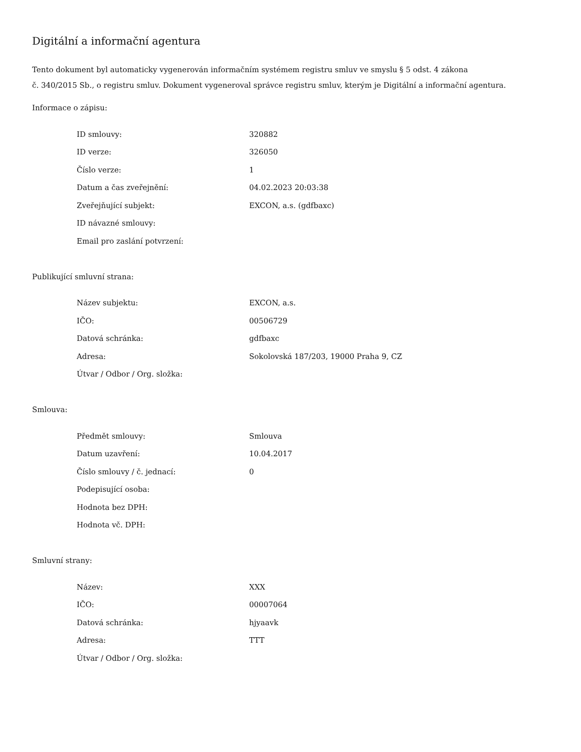Digitální a informační agentura
Tento dokument byl automaticky vygenerován informačním systémem registru smluv ve smyslu § 5 odst. 4 zákona
č. 340/2015 Sb., o registru smluv. Dokument vygeneroval správce registru smluv, kterým je Digitální a informační agentura.
Informace o zápisu:
| ID smlouvy: | 320882 |
| ID verze: | 326050 |
| Číslo verze: | 1 |
| Datum a čas zveřejnění: | 04.02.2023 20:03:38 |
| Zveřejňující subjekt: | EXCON, a.s. (gdfbaxc) |
| ID návazné smlouvy: | |
| Email pro zaslání potvrzení: | |
Publikující smluvní strana:
| Název subjektu: | EXCON, a.s. |
| IČO: | 00506729 |
| Datová schránka: | gdfbaxc |
| Adresa: | Sokolovská 187/203, 19000 Praha 9, CZ |
| Útvar / Odbor / Org. složka: | |
Smlouva:
| Předmět smlouvy: | Smlouva |
| Datum uzavření: | 10.04.2017 |
| Číslo smlouvy / č. jednací: | 0 |
| Podepisující osoba: | |
| Hodnota bez DPH: | |
| Hodnota vč. DPH: | |
Smluvní strany:
| Název: | XXX |
| IČO: | 00007064 |
| Datová schránka: | hjyaavk |
| Adresa: | TTT |
| Útvar / Odbor / Org. složka: | |